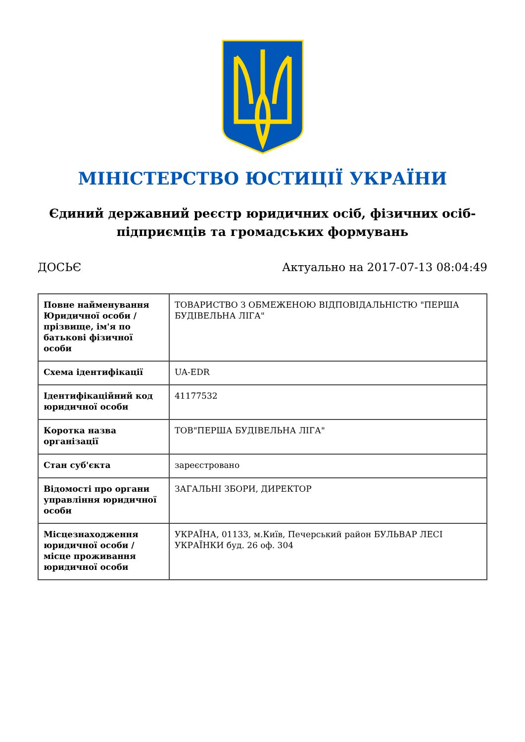МІНІСТЕРСТВО ЮСТИЦІЇ УКРАЇНИ
Єдиний державний реєстр юридичних осіб, фізичних осіб-підприємців та громадських формувань
ДОСЬЄ Актуально на 2017-07-13 08:04:49
| Повне найменування Юридичної особи / прізвище, ім'я по батькові фізичної особи | ТОВАРИСТВО З ОБМЕЖЕНОЮ ВІДПОВІДАЛЬНІСТЮ "ПЕРША БУДІВЕЛЬНА ЛІГА" |
| Схема ідентифікації | UA-EDR |
| Ідентифікаційний код юридичної особи | 41177532 |
| Коротка назва організації | ТОВ"ПЕРША БУДІВЕЛЬНА ЛІГА" |
| Стан суб'єкта | зареєстровано |
| Відомості про органи управління юридичної особи | ЗАГАЛЬНІ ЗБОРИ, ДИРЕКТОР |
| Місцезнаходження юридичної особи / місце проживання юридичної особи | УКРАЇНА, 01133, м.Київ, Печерський район БУЛЬВАР ЛЕСІ УКРАЇНКИ буд. 26 оф. 304 |